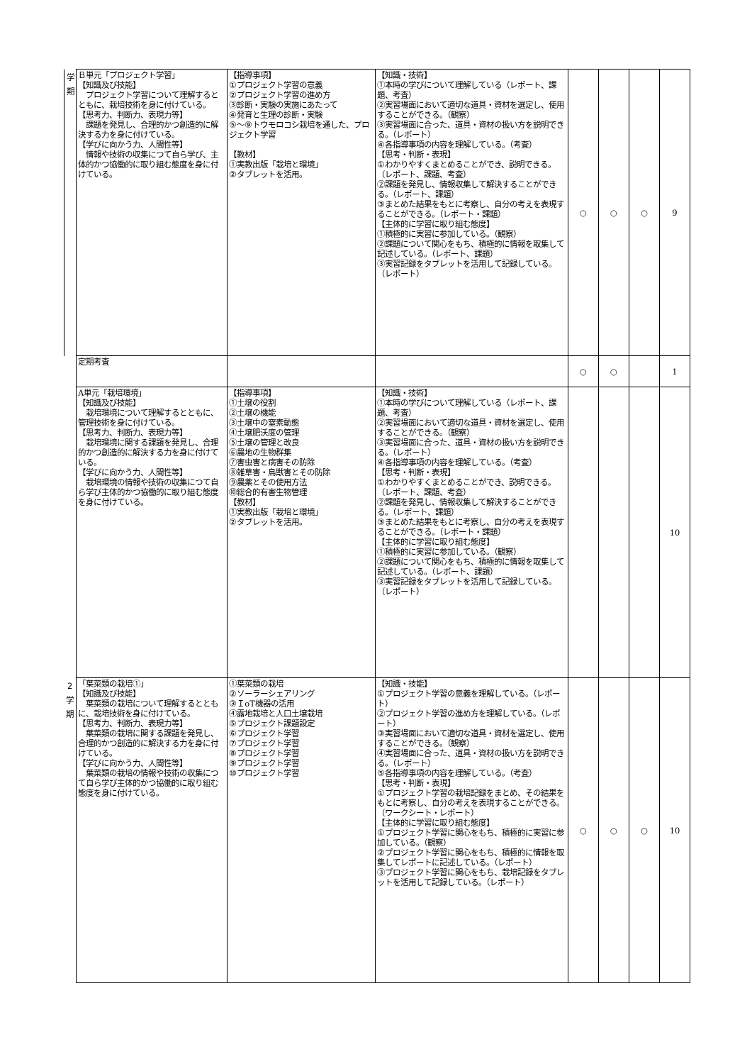| 学 期 | Ｂ単元「プロジェクト学習」 【知識及び技能】 プロジェクト学習について理解するとともに、栽培技術を身に付けている。 【思考力、判断力、表現力等】 課題を発見し、合理的かつ創造的に解決する力を身に付けている。 【学びに向かう力、人間性等】 情報や技術の収集につて自ら学び、主体的かつ協働的に取り組む態度を身に付けている。 | 【指導事項】 ①プロジェクト学習の意義 ②プロジェクト学習の進め方 ③診断・実験の実施にあたって ④発育と生理の診断・実験 ⑤～⑨トウモロコシ栽培を通した、プロジェクト学習 【教材】 ①実教出版「栽培と環境」 ②タブレットを活用。 | 【知識・技術】 ①本時の学びについて理解している（レポート、課題、考査） ②実習場面において適切な道具・資材を選定し、使用することができる。（観察） ③実習場面に合った、道具・資材の扱い方を説明できる。（レポート） ④各指導事項の内容を理解している。（考査） 【思考・判断・表現】 ①わかりやすくまとめることができ、説明できる。（レポート、課題、考査） ②課題を発見し、情報収集して解決することができる。（レポート、課題） ③まとめた結果をもとに考察し、自分の考えを表現することができる。（レポート・課題） 【主体的に学習に取り組む態度】 ①積極的に実習に参加している。（観察） ②課題について関心をもち、積極的に情報を取集して記述している。（レポート、課題） ③実習記録をタブレットを活用して記録している。（レポート） | ○ | ○ | ○ | 9 |
| | 定期考査 | | | ○ | ○ | | 1 |
| | A単元「栽培環境」 【知識及び技能】 栽培環境について理解するとともに、管理技術を身に付けている。 【思考力、判断力、表現力等】 栽培環境に関する課題を発見し、合理的かつ創造的に解決する力を身に付けている。 【学びに向かう力、人間性等】 栽培環境の情報や技術の収集につて自ら学び主体的かつ協働的に取り組む態度を身に付けている。 | 【指導事項】 ①土壌の役割 ②土壌の機能 ③土壌中の窒素動態 ④土壌肥沃度の管理 ⑤土壌の管理と改良 ⑥農地の生物群集 ⑦害虫害と病害その防除 ⑧雑草害・鳥獣害とその防除 ⑨農薬とその使用方法 ⑩総合的有害生物管理 【教材】 ①実教出版「栽培と環境」 ②タブレットを活用。 | 【知識・技術】 ①本時の学びについて理解している（レポート、課題、考査） ②実習場面において適切な道具・資材を選定し、使用することができる。（観察） ③実習場面に合った、道具・資材の扱い方を説明できる。（レポート） ④各指導事項の内容を理解している。（考査） 【思考・判断・表現】 ①わかりやすくまとめることができ、説明できる。（レポート、課題、考査） ②課題を発見し、情報収集して解決することができる。（レポート、課題） ③まとめた結果をもとに考察し、自分の考えを表現することができる。（レポート・課題） 【主体的に学習に取り組む態度】 ①積極的に実習に参加している。（観察） ②課題について関心をもち、積極的に情報を取集して記述している。（レポート、課題） ③実習記録をタブレットを活用して記録している。（レポート） | | | | 10 |
| 2 学 期 | 「葉菜類の栽培①」 【知識及び技能】 葉菜類の栽培について理解するとともに、栽培技術を身に付けている。 【思考力、判断力、表現力等】 葉菜類の栽培に関する課題を発見し、合理的かつ創造的に解決する力を身に付けている。 【学びに向かう力、人間性等】 葉菜類の栽培の情報や技術の収集につて自ら学び主体的かつ協働的に取り組む態度を身に付けている。 | ①葉菜類の栽培 ②ソーラーシェアリング ③ＩoT機器の活用 ④露地栽培と人口土壌栽培 ⑤プロジェクト課題設定 ⑥プロジェクト学習 ⑦プロジェクト学習 ⑧プロジェクト学習 ⑨プロジェクト学習 ⑩プロジェクト学習 | 【知識・技能】 ①プロジェクト学習の意義を理解している。（レポート） ②プロジェクト学習の進め方を理解している。（レポート） ③実習場面において適切な道具・資材を選定し、使用することができる。（観察） ④実習場面に合った、道具・資材の扱い方を説明できる。（レポート） ⑤各指導事項の内容を理解している。（考査） 【思考・判断・表現】 ①プロジェクト学習の栽培記録をまとめ、その結果をもとに考察し、自分の考えを表現することができる。（ワークシート・レポート） 【主体的に学習に取り組む態度】 ①プロジェクト学習に関心をもち、積極的に実習に参加している。（観察） ②プロジェクト学習に関心をもち、積極的に情報を取集してレポートに記述している。（レポート） ③プロジェクト学習に関心をもち、栽培記録をタブレットを活用して記録している。（レポート） | ○ | ○ | ○ | 10 |